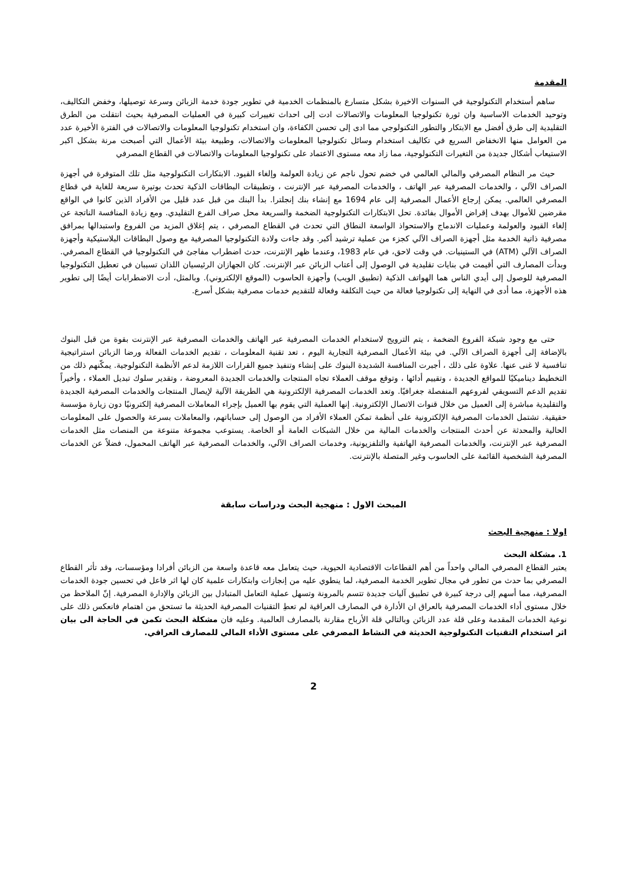المقدمة
ساهم أستخدام التكنولوجية في السنوات الاخيرة بشكل متسارع بالمنظمات الخدمية في تطوير جودة خدمة الزبائن وسرعة توصيلها، وخفض التكاليف، وتوحيد الخدمات الاساسية وان ثورة تكنولوجيا المعلومات والاتصالات ادت إلى احداث تغييرات كبيرة في العمليات المصرفية بحيث انتقلت من الطرق التقليدية إلى طرق أفضل مع الابتكار والتطور التكنولوجي مما ادى إلى تحسن الكفاءة، وان استخدام تكنولوجيا المعلومات والاتصالات في الفترة الأخيرة عدد من العوامل منها الانخفاض السريع في تكاليف استخدام وسائل تكنولوجيا المعلومات والاتصالات، وطبيعة بيئة الأعمال التي أصبحت مرنة بشكل اكبر الاستيعاب أشكال جديدة من التغيرات التكنولوجية، مما زاد معه مستوى الاعتماد على تكنولوجيا المعلومات والاتصالات في القطاع المصرفي
حيث مر النظام المصرفي والمالي العالمي في خضم تحول ناجم عن زيادة العولمة وإلغاء القيود. الابتكارات التكنولوجية مثل تلك المتوفرة في أجهزة الصراف الآلي ، والخدمات المصرفية عبر الهاتف ، والخدمات المصرفية عبر الإنترنت ، وتطبيقات البطاقات الذكية تحدث بوتيرة سريعة للغاية في قطاع المصرفي العالمي. يمكن إرجاع الأعمال المصرفية إلى عام 1694 مع إنشاء بنك إنجلترا. بدأ البنك من قبل عدد قليل من الأفراد الذين كانوا في الواقع مقرضين للأموال بهدف إقراض الأموال بفائدة. تحل الابتكارات التكنولوجية الضخمة والسريعة محل صراف الفرع التقليدي. ومع زيادة المنافسة الناتجة عن إلغاء القيود والعولمة وعمليات الاندماج والاستحواذ الواسعة النطاق التي تحدث في القطاع المصرفي ، يتم إغلاق المزيد من الفروع واستبدالها بمرافق مصرفية ذاتية الخدمة مثل أجهزة الصراف الآلي كجزء من عملية ترشيد أكبر. وقد جاءت ولادة التكنولوجيا المصرفية مع وصول البطاقات البلاستيكية وأجهزة الصراف الآلي (ATM) في الستينيات. في وقت لاحق، في عام 1983، وعندما ظهر الإنترنت، حدث اضطراب مفاجئ في التكنولوجيا في القطاع المصرفي. وبدأت المصارف التي أقيمت في بنايات تقليدية في الوصول إلى أعتاب الزبائن عبر الإنترنت. كان الجهازان الرئيسيان اللذان تسببان في تعطيل التكنولوجيا المصرفية للوصول إلى أيدي الناس هما الهواتف الذكية (تطبيق الويب) وأجهزة الحاسوب (الموقع الإلكتروني). وبالمثل، أدت الاضطرابات أيضًا إلى تطوير هذه الأجهزة، مما أدى في النهاية إلى تكنولوجيا فعالة من حيث التكلفة وفعالة للتقديم خدمات مصرفية بشكل أسرع.
حتى مع وجود شبكة الفروع الضخمة ، يتم الترويج لاستخدام الخدمات المصرفية عبر الهاتف والخدمات المصرفية عبر الإنترنت بقوة من قبل البنوك بالإضافة إلى أجهزة الصراف الآلي. في بيئة الأعمال المصرفية التجارية اليوم ، تعد تقنية المعلومات ، تقديم الخدمات الفعالة ورضا الزبائن استراتيجية تنافسية لا غنى عنها. علاوة على ذلك ، أجبرت المنافسة الشديدة البنوك على إنشاء وتنفيذ جميع القرارات اللازمة لدعم الأنظمة التكنولوجية. يمكّنهم ذلك من التخطيط ديناميكيًا للمواقع الجديدة ، وتقييم أدائها ، وتوقع موقف العملاء تجاه المنتجات والخدمات الجديدة المعروضة ، وتقدير سلوك تبديل العملاء ، وأخيراً تقديم الدعم التسويقي لفروعهم المنفصلة جغرافيًا. وتعد الخدمات المصرفية الإلكترونية هي الطريقة الآلية لإيصال المنتجات والخدمات المصرفية الجديدة والتقليدية مباشرة إلى العميل من خلال قنوات الاتصال الإلكترونية. إنها العملية التي يقوم بها العميل بإجراء المعاملات المصرفية إلكترونيًا دون زيارة مؤسسة حقيقية. تشتمل الخدمات المصرفية الإلكترونية على أنظمة تمكن العملاء الأفراد من الوصول إلى حساباتهم، والمعاملات بسرعة والحصول على المعلومات الحالية والمحدثة عن أحدث المنتجات والخدمات المالية من خلال الشبكات العامة أو الخاصة. يستوعب مجموعة متنوعة من المنصات مثل الخدمات المصرفية عبر الإنترنت، والخدمات المصرفية الهاتفية والتلفزيونية، وخدمات الصراف الآلي، والخدمات المصرفية عبر الهاتف المحمول، فضلاً عن الخدمات المصرفية الشخصية القائمة على الحاسوب وغير المتصلة بالإنترنت.
المبحث الاول : منهجية البحث ودراسات سابقة
اولا : منهجية البحث
1. مشكلة البحث
يعتبر القطاع المصرفي المالي واحداً من أهم القطاعات الاقتصادية الحيوية، حيث يتعامل معه قاعدة واسعة من الزبائن أفرادا ومؤسسات، وقد تأثر القطاع المصرفي بما حدث من تطور في مجال تطوير الخدمة المصرفية، لما ينطوي عليه من إنجازات وابتكارات علمية كان لها اثر فاعل في تحسين جودة الخدمات المصرفية، مما أسهم إلى درجة كبيرة في تطبيق آليات جديدة تتسم بالمرونة وتسهل عملية التعامل المتبادل بين الزبائن والإدارة المصرفية. إنّ الملاحظ من خلال مستوى أداء الخدمات المصرفية بالعراق ان الأدارة في المصارف العراقية لم تعطِ التقنيات المصرفية الحديثة ما تستحق من اهتمام فانعكس ذلك على نوعية الخدمات المقدمة وعلى قلة عدد الزبائن وبالتالي قلة الأرباح مقارنة بالمصارف العالمية. وعليه فان مشكلة البحث تكمن في الحاجة الى بيان اثر استخدام التقنيات التكنولوجية الحديثة في النشاط المصرفي على مستوى الأداء المالي للمصارف العراقي.
2